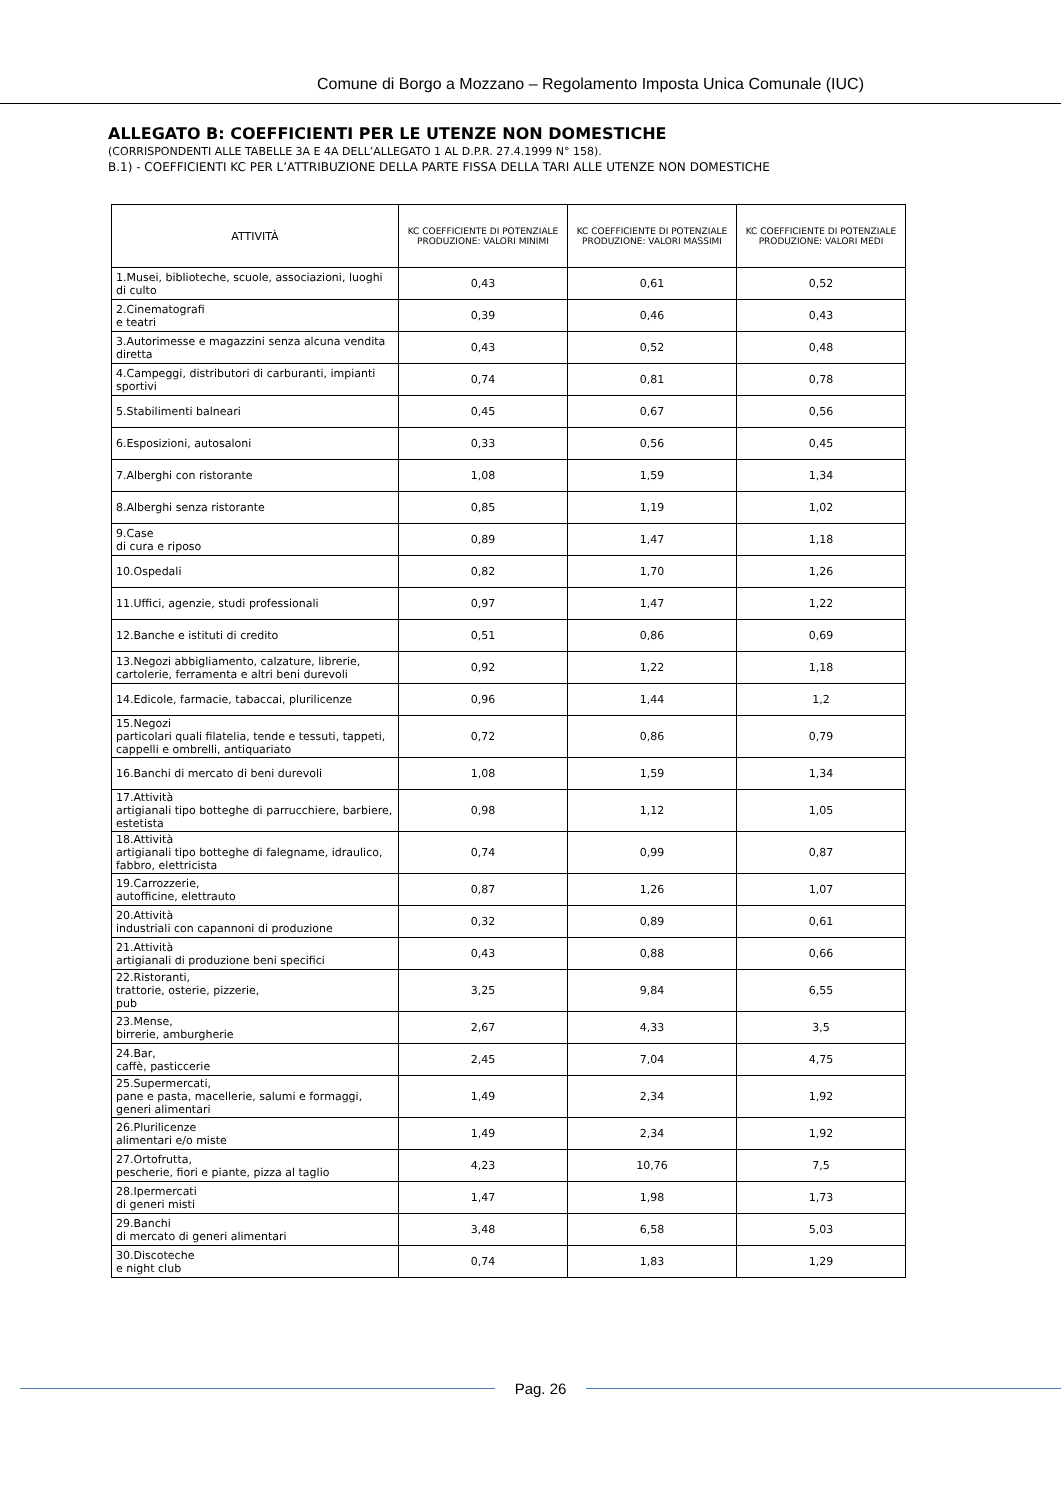Comune di Borgo a Mozzano – Regolamento Imposta Unica Comunale (IUC)
ALLEGATO B: COEFFICIENTI PER LE UTENZE NON DOMESTICHE
(CORRISPONDENTI ALLE TABELLE 3A E 4A DELL’ALLEGATO 1 AL D.P.R. 27.4.1999 N° 158).
B.1) - COEFFICIENTI KC PER L’ATTRIBUZIONE DELLA PARTE FISSA DELLA TARI ALLE UTENZE NON DOMESTICHE
| ATTIVITÀ | KC COEFFICIENTE DI POTENZIALE PRODUZIONE: VALORI MINIMI | KC COEFFICIENTE DI POTENZIALE PRODUZIONE: VALORI MASSIMI | KC COEFFICIENTE DI POTENZIALE PRODUZIONE: VALORI MEDI |
| --- | --- | --- | --- |
| 1.Musei, biblioteche, scuole, associazioni, luoghi di culto | 0,43 | 0,61 | 0,52 |
| 2.Cinematografi e teatri | 0,39 | 0,46 | 0,43 |
| 3.Autorimesse e magazzini senza alcuna vendita diretta | 0,43 | 0,52 | 0,48 |
| 4.Campeggi, distributori di carburanti, impianti sportivi | 0,74 | 0,81 | 0,78 |
| 5.Stabilimenti balneari | 0,45 | 0,67 | 0,56 |
| 6.Esposizioni, autosaloni | 0,33 | 0,56 | 0,45 |
| 7.Alberghi con ristorante | 1,08 | 1,59 | 1,34 |
| 8.Alberghi senza ristorante | 0,85 | 1,19 | 1,02 |
| 9.Case di cura e riposo | 0,89 | 1,47 | 1,18 |
| 10.Ospedali | 0,82 | 1,70 | 1,26 |
| 11.Uffici, agenzie, studi professionali | 0,97 | 1,47 | 1,22 |
| 12.Banche e istituti di credito | 0,51 | 0,86 | 0,69 |
| 13.Negozi abbigliamento, calzature, librerie, cartolerie, ferramenta e altri beni durevoli | 0,92 | 1,22 | 1,18 |
| 14.Edicole, farmacie, tabaccai, plurilicenze | 0,96 | 1,44 | 1,2 |
| 15.Negozi particolari quali filatelia, tende e tessuti, tappeti, cappelli e ombrelli, antiquariato | 0,72 | 0,86 | 0,79 |
| 16.Banchi di mercato di beni durevoli | 1,08 | 1,59 | 1,34 |
| 17.Attività artigianali tipo botteghe di parrucchiere, barbiere, estetista | 0,98 | 1,12 | 1,05 |
| 18.Attività artigianali tipo botteghe di falegname, idraulico, fabbro, elettricista | 0,74 | 0,99 | 0,87 |
| 19.Carrozzerie, autofficine, elettrauto | 0,87 | 1,26 | 1,07 |
| 20.Attività industriali con capannoni di produzione | 0,32 | 0,89 | 0,61 |
| 21.Attività artigianali di produzione beni specifici | 0,43 | 0,88 | 0,66 |
| 22.Ristoranti, trattorie, osterie, pizzerie, pub | 3,25 | 9,84 | 6,55 |
| 23.Mense, birrerie, amburgherie | 2,67 | 4,33 | 3,5 |
| 24.Bar, caffè, pasticcerie | 2,45 | 7,04 | 4,75 |
| 25.Supermercati, pane e pasta, macellerie, salumi e formaggi, generi alimentari | 1,49 | 2,34 | 1,92 |
| 26.Plurilicenze alimentari e/o miste | 1,49 | 2,34 | 1,92 |
| 27.Ortofrutta, pescherie, fiori e piante, pizza al taglio | 4,23 | 10,76 | 7,5 |
| 28.Ipermercati di generi misti | 1,47 | 1,98 | 1,73 |
| 29.Banchi di mercato di generi alimentari | 3,48 | 6,58 | 5,03 |
| 30.Discoteche e night club | 0,74 | 1,83 | 1,29 |
Pag. 26